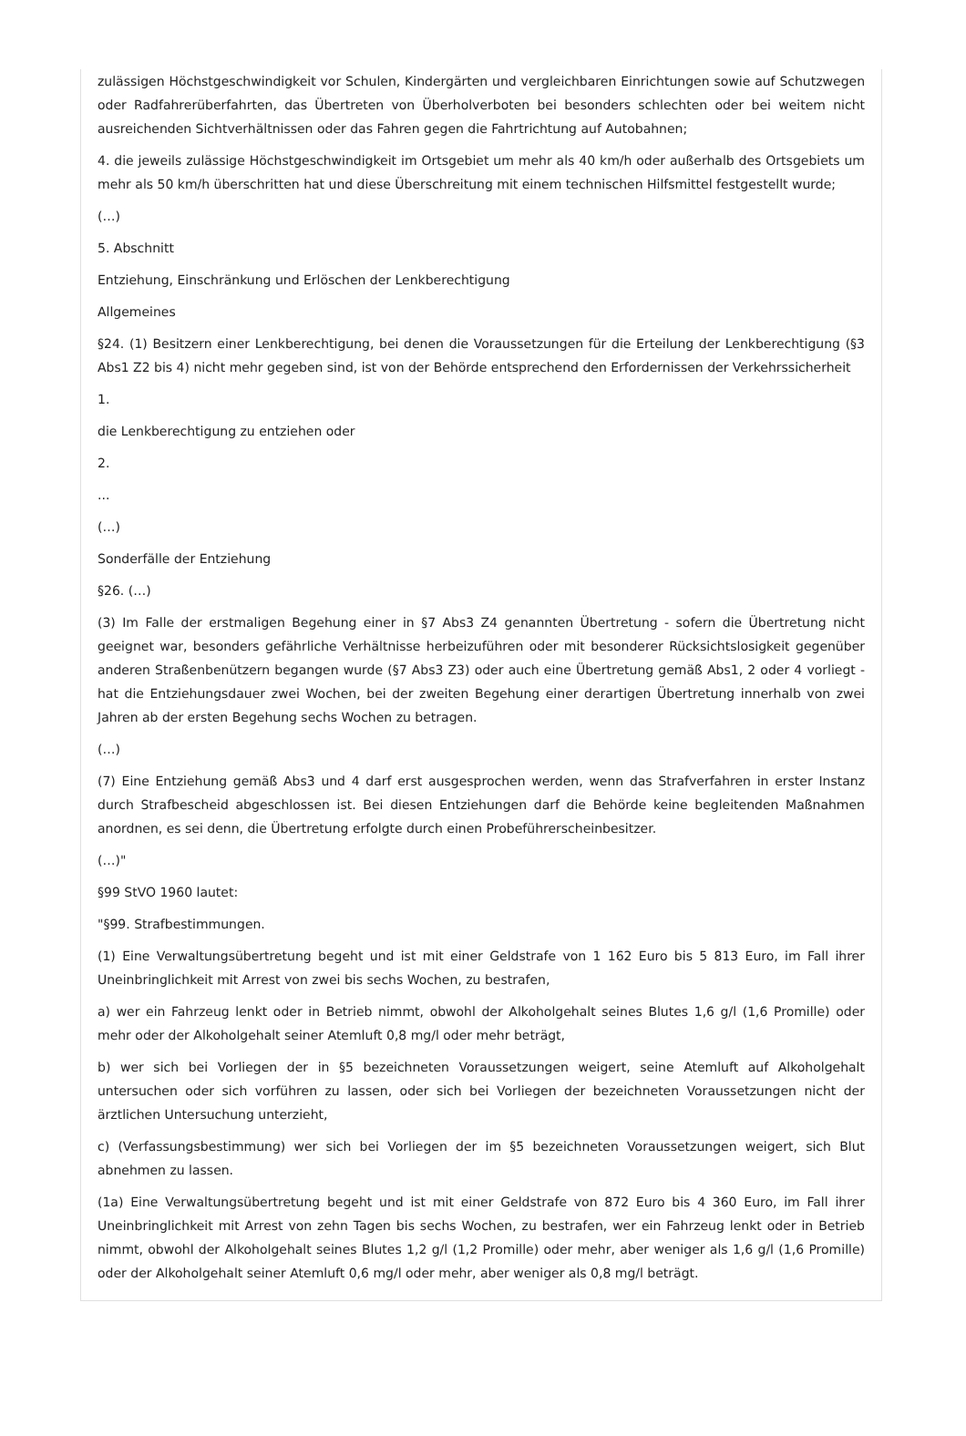zulässigen Höchstgeschwindigkeit vor Schulen, Kindergärten und vergleichbaren Einrichtungen sowie auf Schutzwegen oder Radfahrerüberfahrten, das Übertreten von Überholverboten bei besonders schlechten oder bei weitem nicht ausreichenden Sichtverhältnissen oder das Fahren gegen die Fahrtrichtung auf Autobahnen;
4. die jeweils zulässige Höchstgeschwindigkeit im Ortsgebiet um mehr als 40 km/h oder außerhalb des Ortsgebiets um mehr als 50 km/h überschritten hat und diese Überschreitung mit einem technischen Hilfsmittel festgestellt wurde;
(…)
5. Abschnitt
Entziehung, Einschränkung und Erlöschen der Lenkberechtigung
Allgemeines
§24. (1) Besitzern einer Lenkberechtigung, bei denen die Voraussetzungen für die Erteilung der Lenkberechtigung (§3 Abs1 Z2 bis 4) nicht mehr gegeben sind, ist von der Behörde entsprechend den Erfordernissen der Verkehrssicherheit
1.
die Lenkberechtigung zu entziehen oder
2.
...
(…)
Sonderfälle der Entziehung
§26. (…)
(3) Im Falle der erstmaligen Begehung einer in §7 Abs3 Z4 genannten Übertretung - sofern die Übertretung nicht geeignet war, besonders gefährliche Verhältnisse herbeizuführen oder mit besonderer Rücksichtslosigkeit gegenüber anderen Straßenbenützern begangen wurde (§7 Abs3 Z3) oder auch eine Übertretung gemäß Abs1, 2 oder 4 vorliegt - hat die Entziehungsdauer zwei Wochen, bei der zweiten Begehung einer derartigen Übertretung innerhalb von zwei Jahren ab der ersten Begehung sechs Wochen zu betragen.
(…)
(7) Eine Entziehung gemäß Abs3 und 4 darf erst ausgesprochen werden, wenn das Strafverfahren in erster Instanz durch Strafbescheid abgeschlossen ist. Bei diesen Entziehungen darf die Behörde keine begleitenden Maßnahmen anordnen, es sei denn, die Übertretung erfolgte durch einen Probeführerscheinbesitzer.
(…)"
§99 StVO 1960 lautet:
"§99. Strafbestimmungen.
(1) Eine Verwaltungsübertretung begeht und ist mit einer Geldstrafe von 1 162 Euro bis 5 813 Euro, im Fall ihrer Uneinbringlichkeit mit Arrest von zwei bis sechs Wochen, zu bestrafen,
a) wer ein Fahrzeug lenkt oder in Betrieb nimmt, obwohl der Alkoholgehalt seines Blutes 1,6 g/l (1,6 Promille) oder mehr oder der Alkoholgehalt seiner Atemluft 0,8 mg/l oder mehr beträgt,
b) wer sich bei Vorliegen der in §5 bezeichneten Voraussetzungen weigert, seine Atemluft auf Alkoholgehalt untersuchen oder sich vorführen zu lassen, oder sich bei Vorliegen der bezeichneten Voraussetzungen nicht der ärztlichen Untersuchung unterzieht,
c) (Verfassungsbestimmung) wer sich bei Vorliegen der im §5 bezeichneten Voraussetzungen weigert, sich Blut abnehmen zu lassen.
(1a) Eine Verwaltungsübertretung begeht und ist mit einer Geldstrafe von 872 Euro bis 4 360 Euro, im Fall ihrer Uneinbringlichkeit mit Arrest von zehn Tagen bis sechs Wochen, zu bestrafen, wer ein Fahrzeug lenkt oder in Betrieb nimmt, obwohl der Alkoholgehalt seines Blutes 1,2 g/l (1,2 Promille) oder mehr, aber weniger als 1,6 g/l (1,6 Promille) oder der Alkoholgehalt seiner Atemluft 0,6 mg/l oder mehr, aber weniger als 0,8 mg/l beträgt.